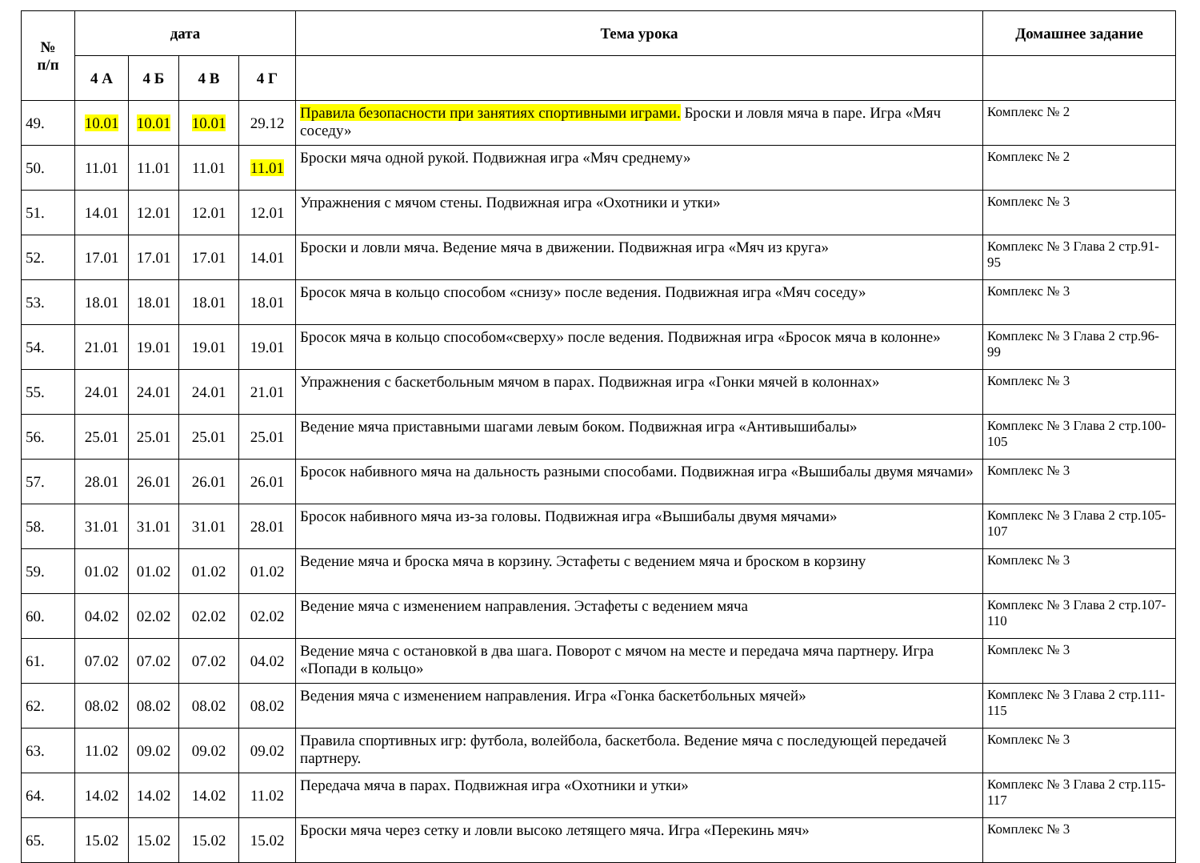| № п/п | дата | | | | Тема урока | Домашнее задание |
| --- | --- | --- | --- | --- | --- | --- |
| | 4 А | 4 Б | 4 В | 4 Г | | |
| 49. | 10.01 | 10.01 | 10.01 | 29.12 | Правила безопасности при занятиях спортивными играми. Броски и ловля мяча в паре. Игра «Мяч соседу» | Комплекс № 2 |
| 50. | 11.01 | 11.01 | 11.01 | 11.01 | Броски мяча одной рукой. Подвижная игра «Мяч среднему» | Комплекс № 2 |
| 51. | 14.01 | 12.01 | 12.01 | 12.01 | Упражнения с мячом стены. Подвижная игра «Охотники и утки» | Комплекс № 3 |
| 52. | 17.01 | 17.01 | 17.01 | 14.01 | Броски и ловли мяча. Ведение мяча в движении. Подвижная игра «Мяч из круга» | Комплекс № 3 Глава 2 стр.91-95 |
| 53. | 18.01 | 18.01 | 18.01 | 18.01 | Бросок мяча в кольцо способом «снизу» после ведения. Подвижная игра «Мяч соседу» | Комплекс № 3 |
| 54. | 21.01 | 19.01 | 19.01 | 19.01 | Бросок мяча в кольцо способом«сверху» после ведения. Подвижная игра «Бросок мяча в колонне» | Комплекс № 3 Глава 2 стр.96-99 |
| 55. | 24.01 | 24.01 | 24.01 | 21.01 | Упражнения с баскетбольным мячом в парах. Подвижная игра «Гонки мячей в колоннах» | Комплекс № 3 |
| 56. | 25.01 | 25.01 | 25.01 | 25.01 | Ведение мяча приставными шагами левым боком. Подвижная игра «Антивышибалы» | Комплекс № 3 Глава 2 стр.100-105 |
| 57. | 28.01 | 26.01 | 26.01 | 26.01 | Бросок набивного мяча на дальность разными способами. Подвижная игра «Вышибалы двумя мячами» | Комплекс № 3 |
| 58. | 31.01 | 31.01 | 31.01 | 28.01 | Бросок набивного мяча из-за головы. Подвижная игра «Вышибалы двумя мячами» | Комплекс № 3 Глава 2 стр.105-107 |
| 59. | 01.02 | 01.02 | 01.02 | 01.02 | Ведение мяча и броска мяча в корзину. Эстафеты с ведением мяча и броском в корзину | Комплекс № 3 |
| 60. | 04.02 | 02.02 | 02.02 | 02.02 | Ведение мяча с изменением направления. Эстафеты с ведением мяча | Комплекс № 3 Глава 2 стр.107-110 |
| 61. | 07.02 | 07.02 | 07.02 | 04.02 | Ведение мяча с остановкой в два шага. Поворот с мячом на месте и передача мяча партнеру. Игра «Попади в кольцо» | Комплекс № 3 |
| 62. | 08.02 | 08.02 | 08.02 | 08.02 | Ведения мяча с изменением направления. Игра «Гонка баскетбольных мячей» | Комплекс № 3 Глава 2 стр.111-115 |
| 63. | 11.02 | 09.02 | 09.02 | 09.02 | Правила спортивных игр: футбола, волейбола, баскетбола. Ведение мяча с последующей передачей партнеру. | Комплекс № 3 |
| 64. | 14.02 | 14.02 | 14.02 | 11.02 | Передача мяча в парах. Подвижная игра «Охотники и утки» | Комплекс № 3 Глава 2 стр.115-117 |
| 65. | 15.02 | 15.02 | 15.02 | 15.02 | Броски мяча через сетку и ловли высоко летящего мяча. Игра «Перекинь мяч» | Комплекс № 3 |